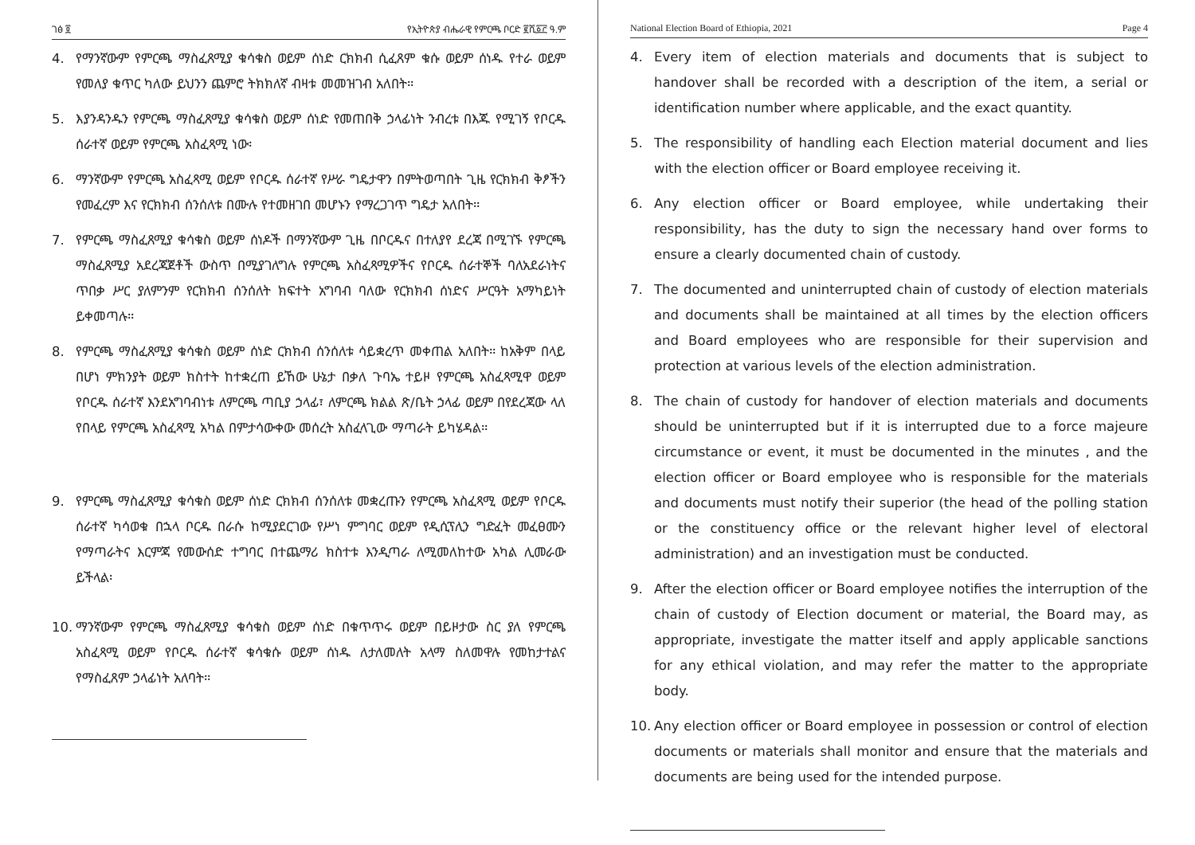ገፅ ፬ የኢትዮጵያ ብሔራዊ የምርጫ ቦርድ ፪ሺ፩፫ ዓ.ም
4. የማንኛውም የምርጫ ማስፈጸሚያ ቁሳቁስ ወይም ሰነድ ርክክብ ሲፈጸም ቁሱ ወይም ሰነዱ የተራ ወይም የመለያ ቁጥር ካለው ይህንን ጨምሮ ትክክለኛ ብዛቱ መመዝገብ አለበት፡፡
5. እያንዳንዱን የምርጫ ማስፈጸሚያ ቁሳቁስ ወይም ሰነድ የመጠበቅ ኃላፊነት ንብረቱ በእጁ የሚገኝ የቦርዱ ሰራተኛ ወይም የምርጫ አስፈጻሚ ነው፡
6. ማንኛውም የምርጫ አስፈጻሚ ወይም የቦርዱ ሰራተኛ የሥራ ግዴታዋን በምትወጣበት ጊዜ የርክክብ ቅፆችን የመፈረም እና የርክክብ ሰንሰለቱ በሙሉ የተመዘገበ መሆኑን የማረጋገጥ ግዴታ አለበት፡፡
7. የምርጫ ማስፈጸሚያ ቁሳቁስ ወይም ሰነዶች በማንኛውም ጊዜ በቦርዱና በተለያየ ደረጃ በሚገኙ የምርጫ ማስፈጸሚያ አደረጃጀቶች ውስጥ በሚያገለግሉ የምርጫ አስፈጻሚዎችና የቦርዱ ሰራተኞች ባለአደራነትና ጥበቃ ሥር ያለምንም የርክክብ ሰንሰለት ክፍተት አግባብ ባለው የርክክብ ሰነድና ሥርዓት አማካይነት ይቀመጣሉ፡፡
8. የምርጫ ማስፈጸሚያ ቁሳቁስ ወይም ሰነድ ርክክብ ሰንሰለቱ ሳይቋረጥ መቀጠል አለበት፡፡ ከአቅም በላይ በሆነ ምክንያት ወይም ክስተት ከተቋረጠ ይኸው ሁኔታ በቃለ ጉባኤ ተይዞ የምርጫ አስፈጻሚዋ ወይም የቦርዱ ሰራተኛ እንደአግባብነቱ ለምርጫ ጣቢያ ኃላፊ፣ ለምርጫ ክልል ጽ/ቤት ኃላፊ ወይም በየደረጃው ላለ የበላይ የምርጫ አስፈጻሚ አካል በምታሳውቀው መሰረት አስፈላጊው ማጣራት ይካሄዳል፡፡
9. የምርጫ ማስፈጸሚያ ቁሳቁስ ወይም ሰነድ ርክክብ ሰንሰለቱ መቋረጡን የምርጫ አስፈጻሚ ወይም የቦርዱ ሰራተኛ ካሳወቁ በኋላ ቦርዱ በራሱ ከሚያደርገው የሥነ ምግባር ወይም የዲሲፕሊን ግድፈት መፈፀሙን የማጣራትና እርምጃ የመውሰድ ተግባር በተጨማሪ ክስተቱ እንዲጣራ ለሚመለከተው አካል ሊመራው ይችላል፡
10. ማንኛውም የምርጫ ማስፈጸሚያ ቁሳቁስ ወይም ሰነድ በቁጥጥሩ ወይም በይዞታው ስር ያለ የምርጫ አስፈጻሚ ወይም የቦርዱ ሰራተኛ ቁሳቁሱ ወይም ሰነዱ ለታለመለት አላማ ስለመዋሉ የመከታተልና የማስፈጸም ኃላፊነት አለባት፡፡
National Election Board of Ethiopia, 2021 Page 4
4. Every item of election materials and documents that is subject to handover shall be recorded with a description of the item, a serial or identification number where applicable, and the exact quantity.
5. The responsibility of handling each Election material document and lies with the election officer or Board employee receiving it.
6. Any election officer or Board employee, while undertaking their responsibility, has the duty to sign the necessary hand over forms to ensure a clearly documented chain of custody.
7. The documented and uninterrupted chain of custody of election materials and documents shall be maintained at all times by the election officers and Board employees who are responsible for their supervision and protection at various levels of the election administration.
8. The chain of custody for handover of election materials and documents should be uninterrupted but if it is interrupted due to a force majeure circumstance or event, it must be documented in the minutes , and the election officer or Board employee who is responsible for the materials and documents must notify their superior (the head of the polling station or the constituency office or the relevant higher level of electoral administration) and an investigation must be conducted.
9. After the election officer or Board employee notifies the interruption of the chain of custody of Election document or material, the Board may, as appropriate, investigate the matter itself and apply applicable sanctions for any ethical violation, and may refer the matter to the appropriate body.
10. Any election officer or Board employee in possession or control of election documents or materials shall monitor and ensure that the materials and documents are being used for the intended purpose.